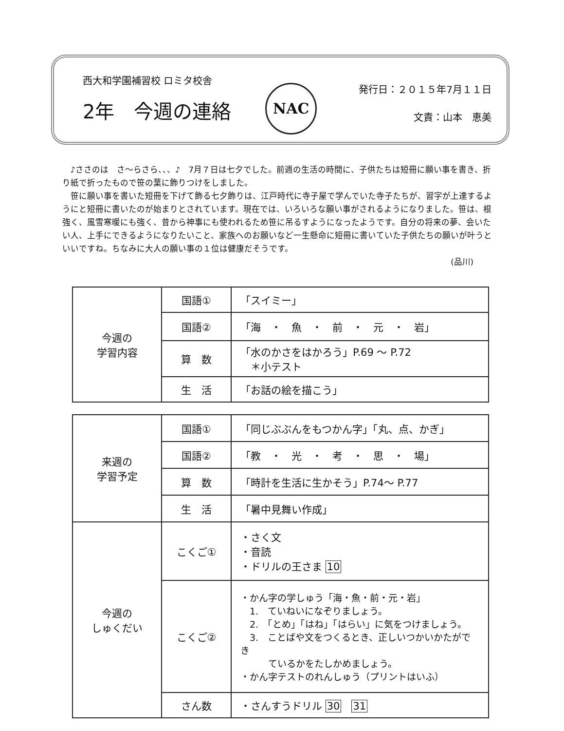西大和学園補習校 ロミタ校舎
2年　今週の連絡
NAC
発行日：２０１５年7月１１日
文責：山本　恵美
♪ささのは　さ～らさら、、、♪　7月７日は七夕でした。前週の生活の時間に、子供たちは短冊に願い事を書き、折り紙で折ったもので笹の葉に飾りつけをしました。
笹に願い事を書いた短冊を下げて飾る七夕飾りは、江戸時代に寺子屋で学んでいた寺子たちが、習字が上達するようにと短冊に書いたのが始まりとされています。現在では、いろいろな願い事がされるようになりました。笹は、根強く、風雪寒暖にも強く、昔から神事にも使われるため笹に吊るすようになったようです。自分の将来の夢、会いたい人、上手にできるようになりたいこと、家族へのお願いなど一生懸命に短冊に書いていた子供たちの願いが叶うといいですね。ちなみに大人の願い事の１位は健康だそうです。
(品川)
| 今週の 学習内容 | 国語① | 「スイミー」 |
| | 国語② | 「海 ・ 魚 ・ 前 ・ 元 ・ 岩」 |
| | 算 数 | 「水のかさをはかろう」P.69 ～ P.72 ＊小テスト |
| | 生 活 | 「お話の絵を描こう」 |
| 来週の 学習予定 | 国語① | 「同じぶぶんをもつかん字」「丸、点、かぎ」 |
| | 国語② | 「教 ・ 光 ・ 考 ・ 思 ・ 場」 |
| | 算 数 | 「時計を生活に生かそう」P.74～ P.77 |
| | 生 活 | 「暑中見舞い作成」 |
| 今週の しゅくだい | こくご① | ・さく文 ・音読 ・ドリルの王さま 10 |
| | こくご② | ・かん字の学しゅう「海・魚・前・元・岩」 1. ていねいになぞりましょう。 2. 「とめ」「はね」「はらい」に気をつけましょう。 3. ことばや文をつくるとき、正しいつかいかたができ ているかをたしかめましょう。 ・かん字テストのれんしゅう（プリントはいふ） |
| | さん数 | ・さんすうドリル 30 31 |